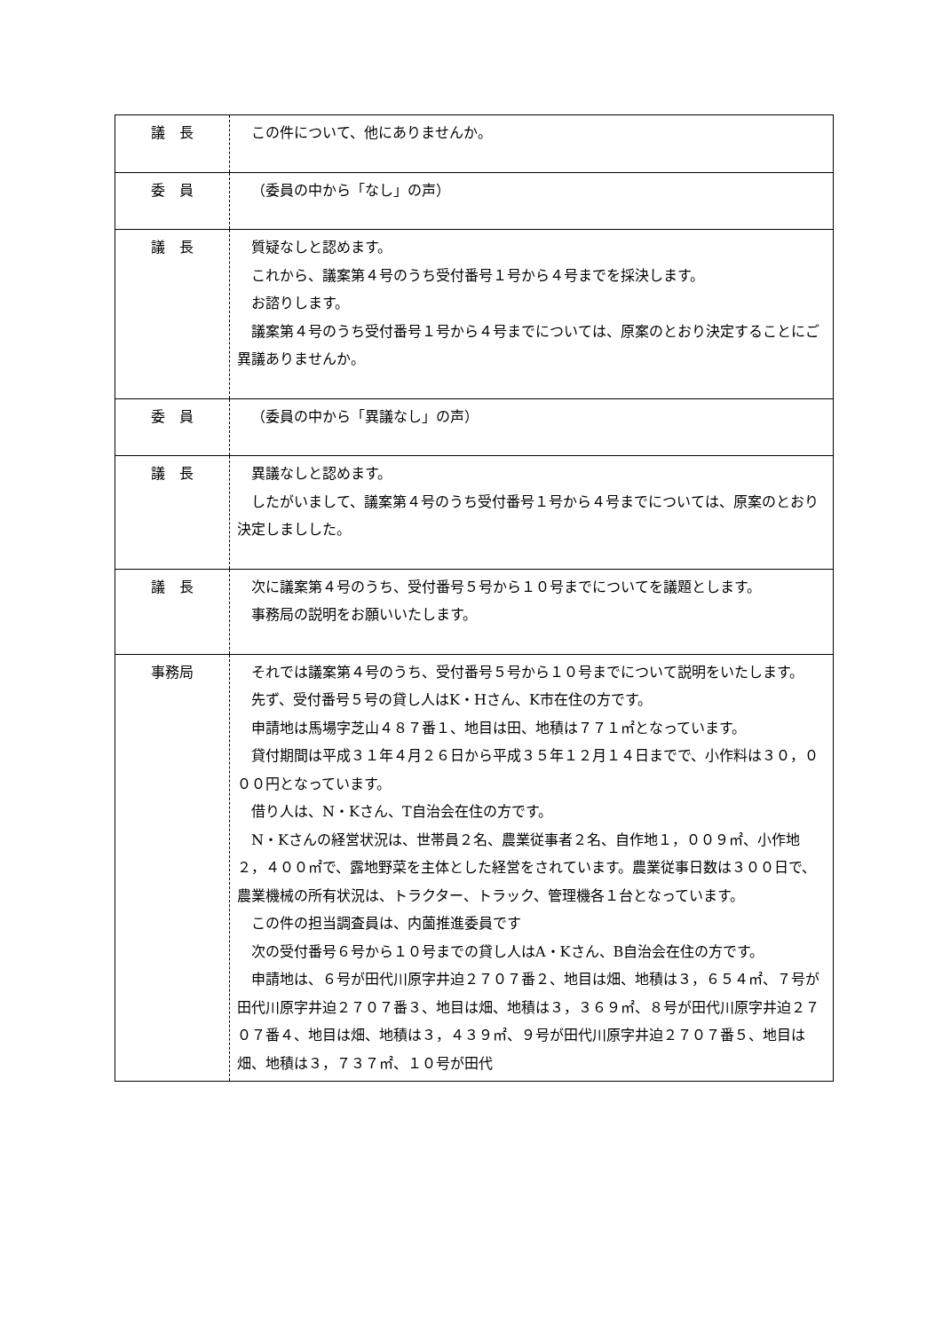| 議 長 | この件について、他にありませんか。 |
| 委 員 | （委員の中から「なし」の声） |
| 議 長 | 質疑なしと認めます。 これから、議案第４号のうち受付番号１号から４号までを採決します。 お諮りします。 議案第４号のうち受付番号１号から４号までについては、原案のとおり決定することにご異議ありませんか。 |
| 委 員 | （委員の中から「異議なし」の声） |
| 議 長 | 異議なしと認めます。 したがいまして、議案第４号のうち受付番号１号から４号までについては、原案のとおり決定しましした。 |
| 議 長 | 次に議案第４号のうち、受付番号５号から１０号までについてを議題とします。 事務局の説明をお願いいたします。 |
| 事務局 | それでは議案第４号のうち、受付番号５号から１０号までについて説明をいたします。 先ず、受付番号５号の貸し人はK・Hさん、K市在住の方です。 申請地は馬場字芝山４８７番１、地目は田、地積は７７１㎡となっています。 貸付期間は平成３１年４月２６日から平成３５年１２月１４日までで、小作料は３０，０００円となっています。 借り人は、N・Kさん、T自治会在住の方です。 N・Kさんの経営状況は、世帯員２名、農業従事者２名、自作地１，００９㎡、小作地２，４００㎡で、露地野菜を主体とした経営をされています。農業従事日数は３００日で、農業機械の所有状況は、トラクター、トラック、管理機各１台となっています。 この件の担当調査員は、内薗推進委員です 次の受付番号６号から１０号までの貸し人はA・Kさん、B自治会在住の方です。 申請地は、６号が田代川原字井迫２７０７番２、地目は畑、地積は３，６５４㎡、７号が田代川原字井迫２７０７番３、地目は畑、地積は３，３６９㎡、８号が田代川原字井迫２７０７番４、地目は畑、地積は３，４３９㎡、９号が田代川原字井迫２７０７番５、地目は畑、地積は３，７３７㎡、１０号が田代 |